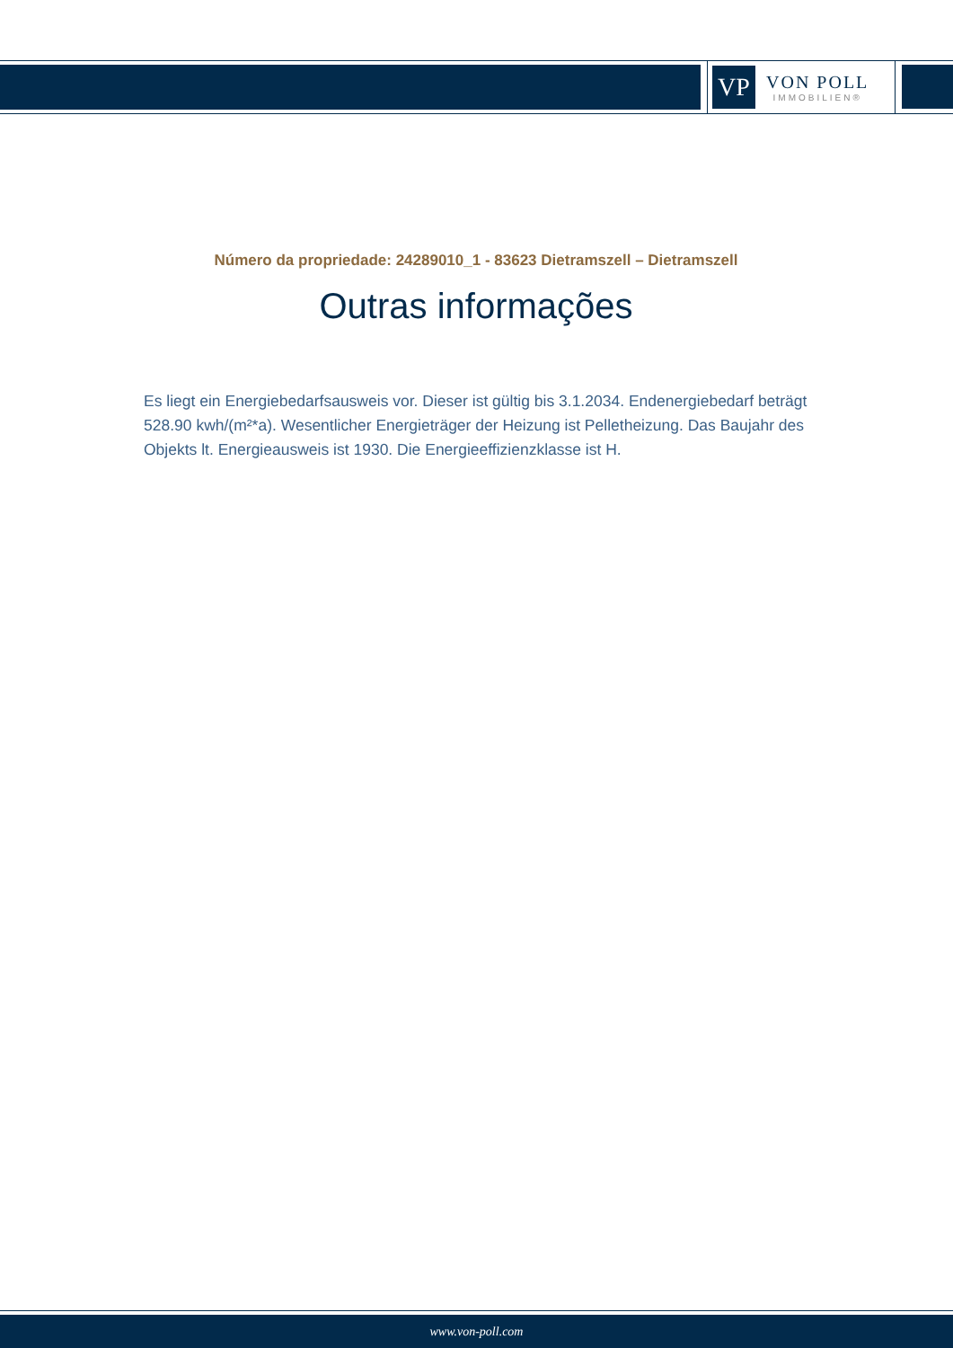VP
VON POLL
IMMOBILIEN®
Número da propriedade: 24289010_1 - 83623 Dietramszell – Dietramszell
Outras informações
Es liegt ein Energiebedarfsausweis vor. Dieser ist gültig bis 3.1.2034. Endenergiebedarf beträgt 528.90 kwh/(m²*a). Wesentlicher Energieträger der Heizung ist Pelletheizung. Das Baujahr des Objekts lt. Energieausweis ist 1930. Die Energieeffizienzklasse ist H.
www.von-poll.com